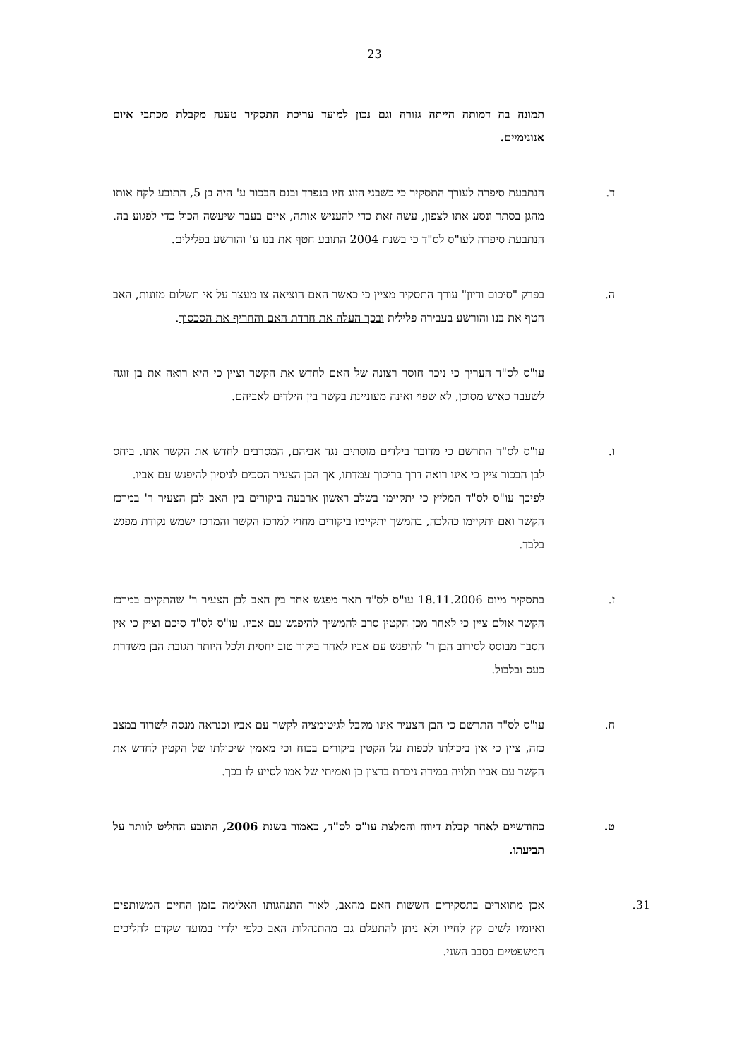23
תמונה בה דמותה הייתה גזורה וגם נכון למועד עריכת התסקיר טענה מקבלת מכתבי איום אנונימיים.
ד. הנתבעת סיפרה לעורך התסקיר כי כשבני הזוג חיו בנפרד ובנם הבכור ע' היה בן 5, התובע לקח אותו מהגן בסתר ונסע אתו לצפון, עשה זאת כדי להעניש אותה, איים בעבר שיעשה הכול כדי לפגוע בה. הנתבעת סיפרה לעו"ס לס"ד כי בשנת 2004 התובע חטף את בנו ע' והורשע בפלילים.
ה. בפרק "סיכום ודיון" עורך התסקיר מציין כי כאשר האם הוציאה צו מעצר על אי תשלום מזונות, האב חטף את בנו והורשע בעבירה פלילית ובכך העלה את חרדת האם והחריף את הסכסוך.
עו"ס לס"ד העריך כי ניכר חוסר רצונה של האם לחדש את הקשר וציין כי היא רואה את בן זוגה לשעבר כאיש מסוכן, לא שפוי ואינה מעוניינת בקשר בין הילדים לאביהם.
ו. עו"ס לס"ד התרשם כי מדובר בילדים מוסתים נגד אביהם, המסרבים לחדש את הקשר אתו. ביחס לבן הבכור ציין כי אינו רואה דרך בריכוך עמדתו, אך הבן הצעיר הסכים לניסיון להיפגש עם אביו.
לפיכך עו"ס לס"ד המליץ כי יתקיימו בשלב ראשון ארבעה ביקורים בין האב לבן הצעיר ר' במרכז הקשר ואם יתקיימו כהלכה, בהמשך יתקיימו ביקורים מחוץ למרכז הקשר והמרכז ישמש נקודת מפגש בלבד.
ז. בתסקיר מיום 18.11.2006 עו"ס לס"ד תאר מפגש אחד בין האב לבן הצעיר ר' שהתקיים במרכז הקשר אולם ציין כי לאחר מכן הקטין סרב להמשיך להיפגש עם אביו. עו"ס לס"ד סיכם וציין כי אין הסבר מבוסס לסירוב הבן ר' להיפגש עם אביו לאחר ביקור טוב יחסית ולכל היותר תגובת הבן משדרת כעס ובלבול.
ח. עו"ס לס"ד התרשם כי הבן הצעיר אינו מקבל לגיטימציה לקשר עם אביו וכנראה מנסה לשרוד במצב כזה, ציין כי אין ביכולתו לכפות על הקטין ביקורים בכוח וכי מאמין שיכולתו של הקטין לחדש את הקשר עם אביו תלויה במידה ניכרת ברצון כן ואמיתי של אמו לסייע לו בכך.
ט. כחודשיים לאחר קבלת דיווח והמלצת עו"ס לס"ד, כאמור בשנת 2006, התובע החליט לוותר על תביעתו.
31. אכן מתוארים בתסקירים חששות האם מהאב, לאור התנהגותו האלימה בזמן החיים המשותפים ואיומיו לשים קץ לחייו ולא ניתן להתעלם גם מהתנהלות האב כלפי ילדיו במועד שקדם להליכים המשפטיים בסבב השני.